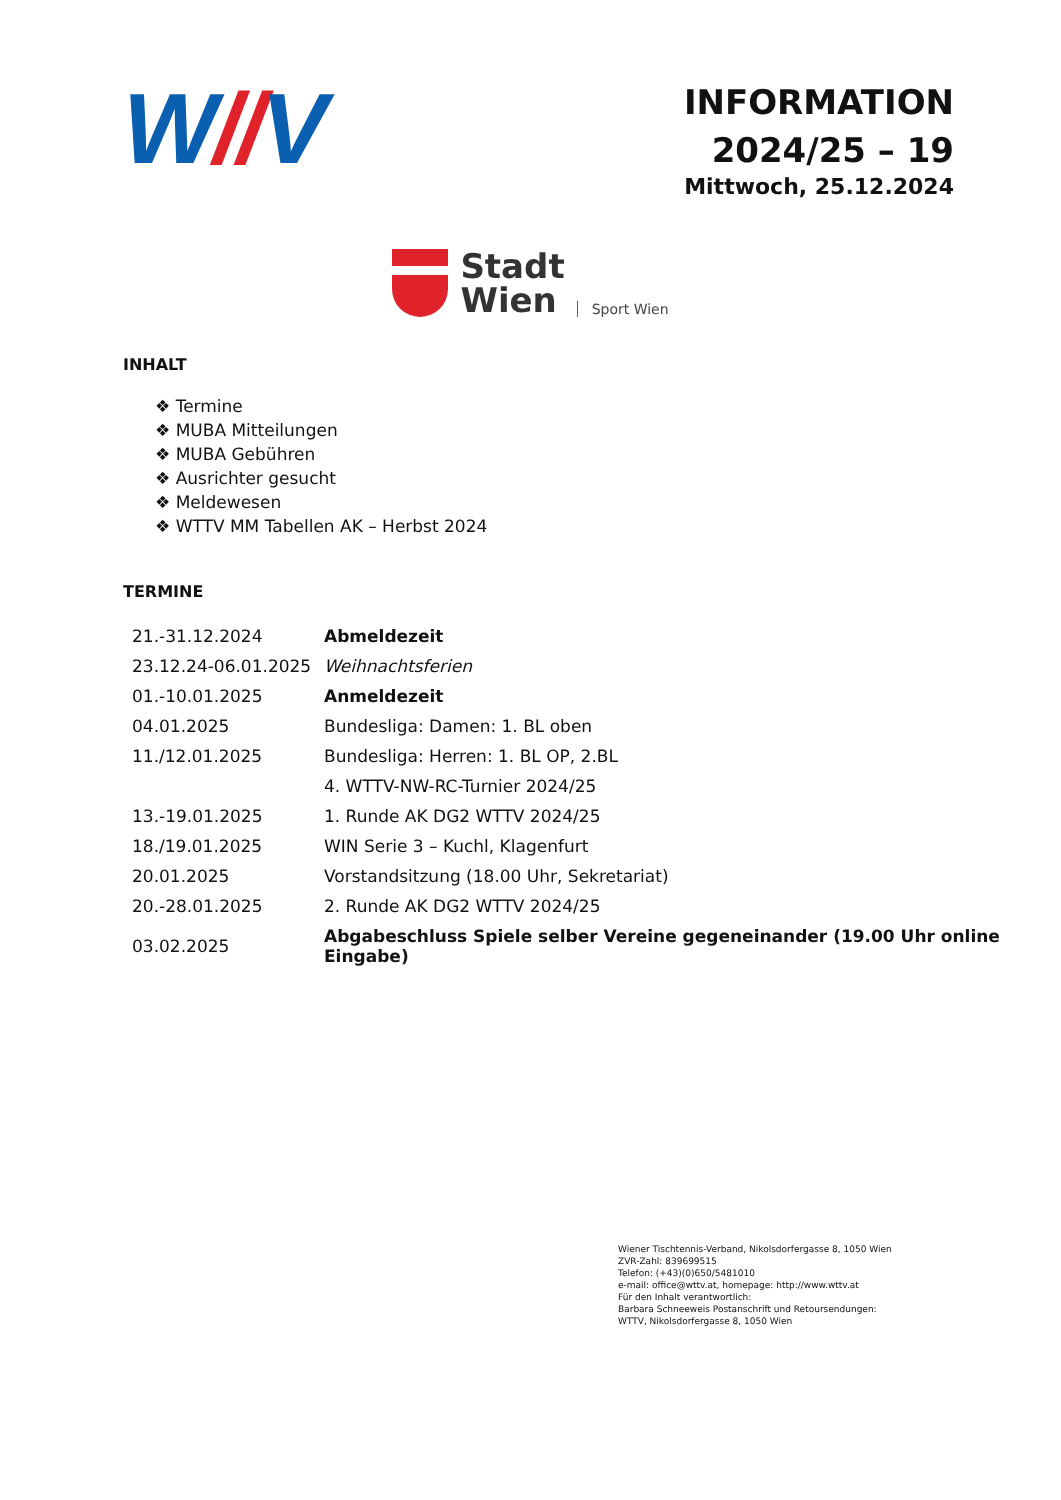W//V
INFORMATION
2024/25 – 19
Mittwoch, 25.12.2024
Stadt
Wien
Sport Wien
INHALT
❖ Termine
❖ MUBA Mitteilungen
❖ MUBA Gebühren
❖ Ausrichter gesucht
❖ Meldewesen
❖ WTTV MM Tabellen AK – Herbst 2024
TERMINE
| 21.-31.12.2024 | Abmeldezeit |
| 23.12.24-06.01.2025 | Weihnachtsferien |
| 01.-10.01.2025 | Anmeldezeit |
| 04.01.2025 | Bundesliga: Damen: 1. BL oben |
| 11./12.01.2025 | Bundesliga: Herren: 1. BL OP, 2.BL |
| | 4. WTTV-NW-RC-Turnier 2024/25 |
| 13.-19.01.2025 | 1. Runde AK DG2 WTTV 2024/25 |
| 18./19.01.2025 | WIN Serie 3 – Kuchl, Klagenfurt |
| 20.01.2025 | Vorstandsitzung (18.00 Uhr, Sekretariat) |
| 20.-28.01.2025 | 2. Runde AK DG2 WTTV 2024/25 |
| 03.02.2025 | Abgabeschluss Spiele selber Vereine gegeneinander (19.00 Uhr online Eingabe) |
Wiener Tischtennis-Verband, Nikolsdorfergasse 8, 1050 Wien
ZVR-Zahl: 839699515
Telefon: (+43)(0)650/5481010
e-mail: office@wttv.at, homepage: http://www.wttv.at
Für den Inhalt verantwortlich:
Barbara Schneeweis Postanschrift und Retoursendungen:
WTTV, Nikolsdorfergasse 8, 1050 Wien